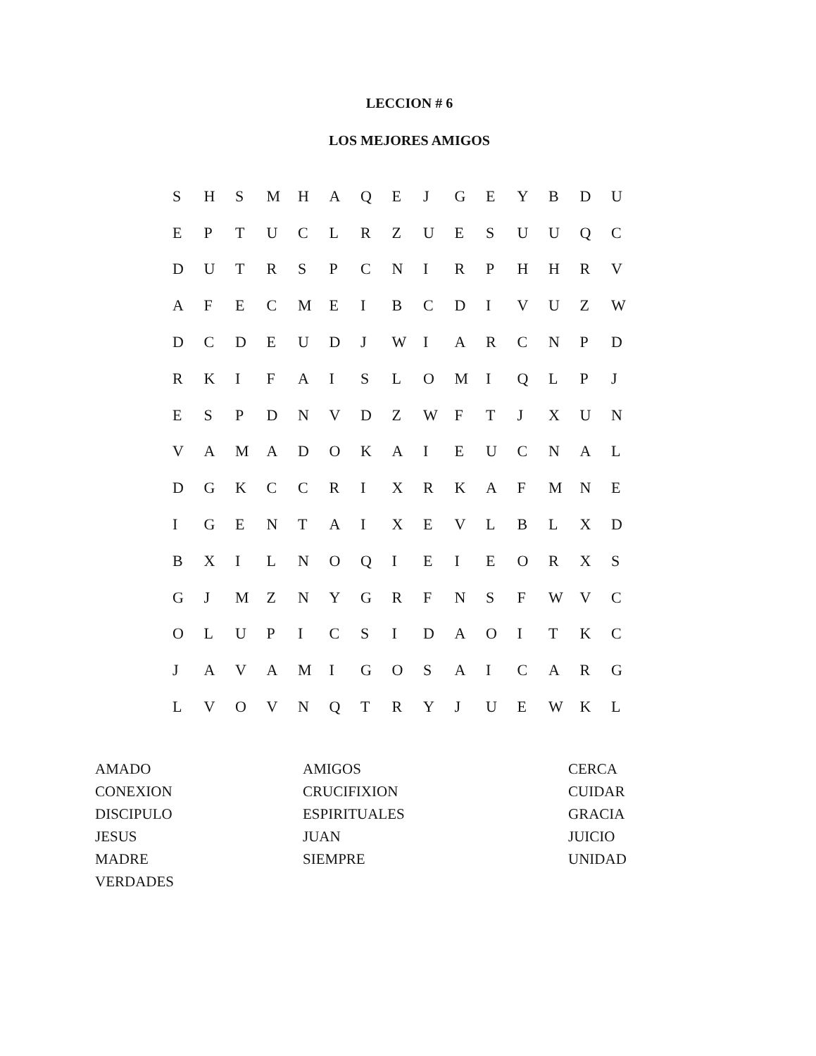LECCION # 6
LOS MEJORES AMIGOS
| S | H | S | M | H | A | Q | E | J | G | E | Y | B | D | U |
| E | P | T | U | C | L | R | Z | U | E | S | U | U | Q | C |
| D | U | T | R | S | P | C | N | I | R | P | H | H | R | V |
| A | F | E | C | M | E | I | B | C | D | I | V | U | Z | W |
| D | C | D | E | U | D | J | W | I | A | R | C | N | P | D |
| R | K | I | F | A | I | S | L | O | M | I | Q | L | P | J |
| E | S | P | D | N | V | D | Z | W | F | T | J | X | U | N |
| V | A | M | A | D | O | K | A | I | E | U | C | N | A | L |
| D | G | K | C | C | R | I | X | R | K | A | F | M | N | E |
| I | G | E | N | T | A | I | X | E | V | L | B | L | X | D |
| B | X | I | L | N | O | Q | I | E | I | E | O | R | X | S |
| G | J | M | Z | N | Y | G | R | F | N | S | F | W | V | C |
| O | L | U | P | I | C | S | I | D | A | O | I | T | K | C |
| J | A | V | A | M | I | G | O | S | A | I | C | A | R | G |
| L | V | O | V | N | Q | T | R | Y | J | U | E | W | K | L |
| AMADO | AMIGOS | CERCA |
| CONEXION | CRUCIFIXION | CUIDAR |
| DISCIPULO | ESPIRITUALES | GRACIA |
| JESUS | JUAN | JUICIO |
| MADRE | SIEMPRE | UNIDAD |
| VERDADES | | |